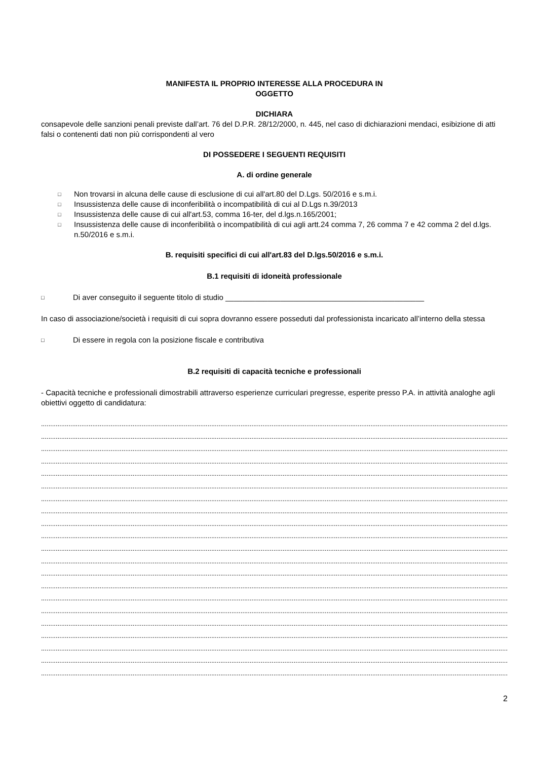MANIFESTA IL PROPRIO INTERESSE ALLA PROCEDURA IN
OGGETTO
DICHIARA
consapevole delle sanzioni penali previste dall’art. 76 del D.P.R. 28/12/2000, n. 445, nel caso di dichiarazioni mendaci, esibizione di atti falsi o contenenti dati non più corrispondenti al vero
DI POSSEDERE I SEGUENTI REQUISITI
A. di ordine generale
□ Non trovarsi in alcuna delle cause di esclusione di cui all'art.80 del D.Lgs. 50/2016 e s.m.i.
□ Insussistenza delle cause di inconferibilità o incompatibilità di cui al D.Lgs n.39/2013
□ Insussistenza delle cause di cui all'art.53, comma 16-ter, del d.lgs.n.165/2001;
□ Insussistenza delle cause di inconferibilità o incompatibilità di cui agli artt.24 comma 7, 26 comma 7 e 42 comma 2 del d.lgs. n.50/2016 e s.m.i.
B. requisiti specifici di cui all'art.83 del D.lgs.50/2016 e s.m.i.
B.1 requisiti di idoneità professionale
□ Di aver conseguito il seguente titolo di studio _______________________________________________
In caso di associazione/società i requisiti di cui sopra dovranno essere posseduti dal professionista incaricato all’interno della stessa
□ Di essere in regola con la posizione fiscale e contributiva
B.2 requisiti di capacità tecniche e professionali
- Capacità tecniche e professionali dimostrabili attraverso esperienze curriculari pregresse, esperite presso P.A. in attività analoghe agli obiettivi oggetto di candidatura:
..................................................................................................................................................................................................................................................................................
..................................................................................................................................................................................................................................................................................
..................................................................................................................................................................................................................................................................................
..................................................................................................................................................................................................................................................................................
..................................................................................................................................................................................................................................................................................
..................................................................................................................................................................................................................................................................................
..................................................................................................................................................................................................................................................................................
..................................................................................................................................................................................................................................................................................
..................................................................................................................................................................................................................................................................................
..................................................................................................................................................................................................................................................................................
..................................................................................................................................................................................................................................................................................
..................................................................................................................................................................................................................................................................................
..................................................................................................................................................................................................................................................................................
..................................................................................................................................................................................................................................................................................
..................................................................................................................................................................................................................................................................................
..................................................................................................................................................................................................................................................................................
..................................................................................................................................................................................................................................................................................
..................................................................................................................................................................................................................................................................................
..................................................................................................................................................................................................................................................................................
..................................................................................................................................................................................................................................................................................
..................................................................................................................................................................................................................................................................................
2